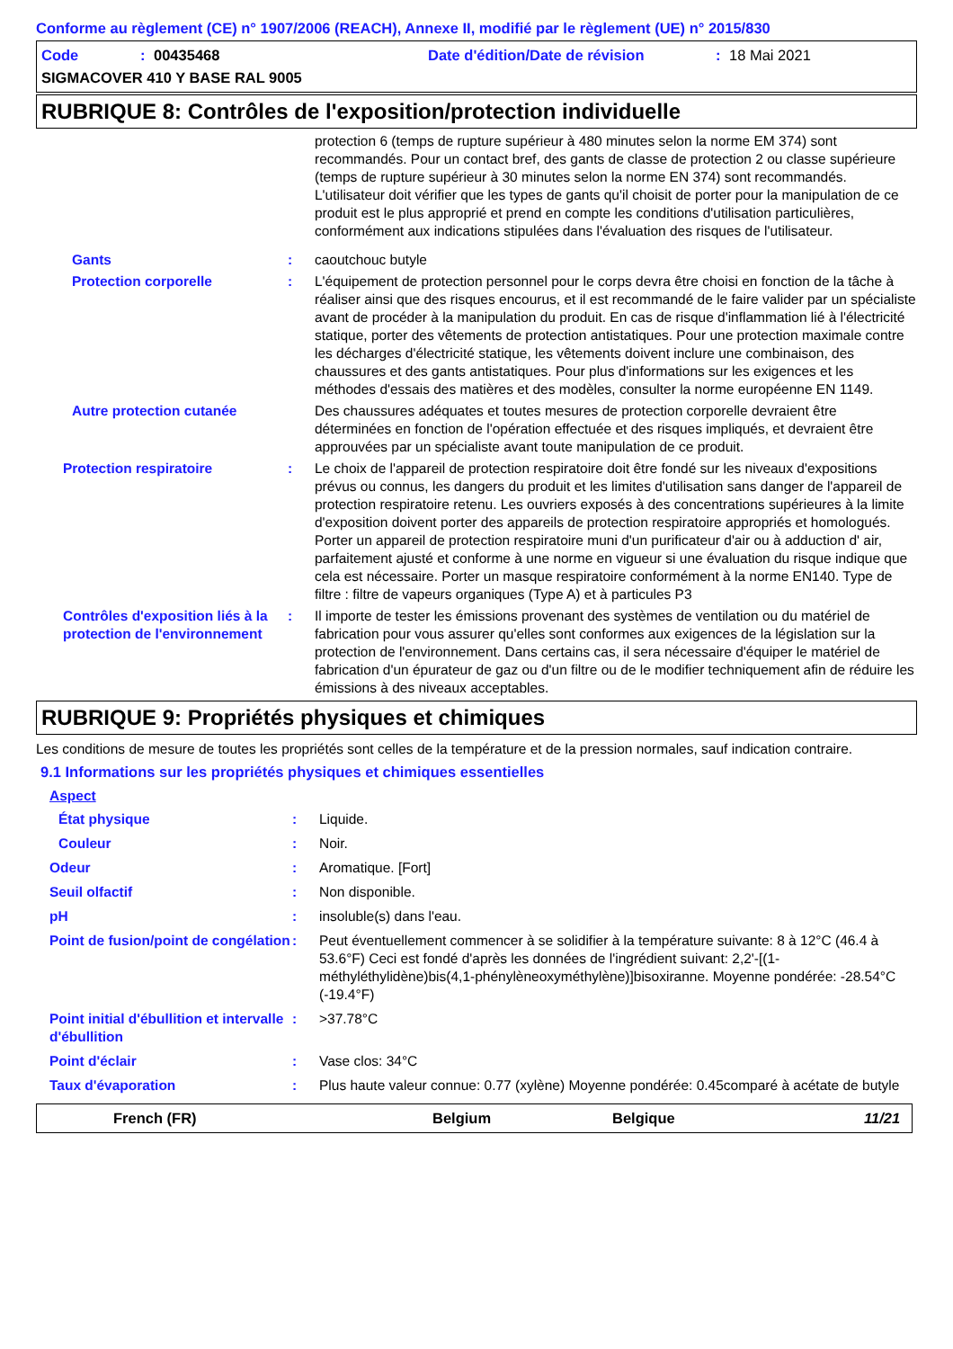Conforme au règlement (CE) n° 1907/2006 (REACH), Annexe II, modifié par le règlement (UE) n° 2015/830
Code: 00435468 Date d'édition/Date de révision: 18 Mai 2021
SIGMACOVER 410 Y BASE RAL 9005
RUBRIQUE 8: Contrôles de l'exposition/protection individuelle
protection 6 (temps de rupture supérieur à 480 minutes selon la norme EM 374) sont recommandés. Pour un contact bref, des gants de classe de protection 2 ou classe supérieure (temps de rupture supérieur à 30 minutes selon la norme EN 374) sont recommandés. L'utilisateur doit vérifier que les types de gants qu'il choisit de porter pour la manipulation de ce produit est le plus approprié et prend en compte les conditions d'utilisation particulières, conformément aux indications stipulées dans l'évaluation des risques de l'utilisateur.
Gants : caoutchouc butyle
Protection corporelle : L'équipement de protection personnel pour le corps devra être choisi en fonction de la tâche à réaliser ainsi que des risques encourus, et il est recommandé de le faire valider par un spécialiste avant de procéder à la manipulation du produit. En cas de risque d'inflammation lié à l'électricité statique, porter des vêtements de protection antistatiques. Pour une protection maximale contre les décharges d'électricité statique, les vêtements doivent inclure une combinaison, des chaussures et des gants antistatiques. Pour plus d'informations sur les exigences et les méthodes d'essais des matières et des modèles, consulter la norme européenne EN 1149.
Autre protection cutanée Des chaussures adéquates et toutes mesures de protection corporelle devraient être déterminées en fonction de l'opération effectuée et des risques impliqués, et devraient être approuvées par un spécialiste avant toute manipulation de ce produit.
Protection respiratoire : Le choix de l'appareil de protection respiratoire doit être fondé sur les niveaux d'expositions prévus ou connus, les dangers du produit et les limites d'utilisation sans danger de l'appareil de protection respiratoire retenu. Les ouvriers exposés à des concentrations supérieures à la limite d'exposition doivent porter des appareils de protection respiratoire appropriés et homologués. Porter un appareil de protection respiratoire muni d'un purificateur d'air ou à adduction d' air, parfaitement ajusté et conforme à une norme en vigueur si une évaluation du risque indique que cela est nécessaire. Porter un masque respiratoire conformément à la norme EN140. Type de filtre : filtre de vapeurs organiques (Type A) et à particules P3
Contrôles d'exposition liés à la protection de l'environnement
: Il importe de tester les émissions provenant des systèmes de ventilation ou du matériel de fabrication pour vous assurer qu'elles sont conformes aux exigences de la législation sur la protection de l'environnement. Dans certains cas, il sera nécessaire d'équiper le matériel de fabrication d'un épurateur de gaz ou d'un filtre ou de le modifier techniquement afin de réduire les émissions à des niveaux acceptables.
RUBRIQUE 9: Propriétés physiques et chimiques
Les conditions de mesure de toutes les propriétés sont celles de la température et de la pression normales, sauf indication contraire.
9.1 Informations sur les propriétés physiques et chimiques essentielles
Aspect
État physique : Liquide.
Couleur : Noir.
Odeur : Aromatique. [Fort]
Seuil olfactif : Non disponible.
pH : insoluble(s) dans l'eau.
Point de fusion/point de congélation
: Peut éventuellement commencer à se solidifier à la température suivante: 8 à 12°C (46.4 à 53.6°F) Ceci est fondé d'après les données de l'ingrédient suivant: 2,2'-[(1-méthyléthylidène)bis(4,1-phénylèneoxyméthylène)]bisoxiranne. Moyenne pondérée: -28.54°C (-19.4°F)
Point initial d'ébullition et intervalle d'ébullition
: >37.78°C
Point d'éclair : Vase clos: 34°C
Taux d'évaporation : Plus haute valeur connue: 0.77 (xylène) Moyenne pondérée: 0.45comparé à acétate de butyle
French (FR) Belgium Belgique 11/21